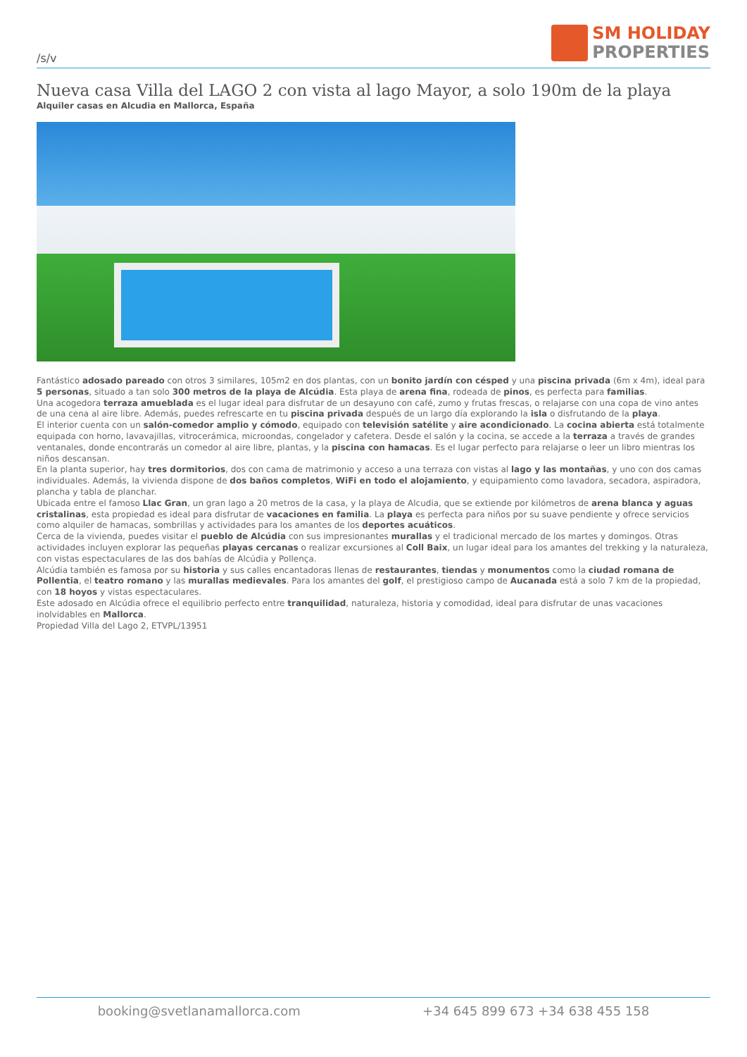/s/v
SM HOLIDAY
PROPERTIES
Nueva casa Villa del LAGO 2 con vista al lago Mayor, a solo 190m de la playa
Alquiler casas en Alcudia en Mallorca, España
Fantástico adosado pareado con otros 3 similares, 105m2 en dos plantas, con un bonito jardín con césped y una piscina privada (6m x 4m), ideal para 5 personas, situado a tan solo 300 metros de la playa de Alcúdia. Esta playa de arena fina, rodeada de pinos, es perfecta para familias.
Una acogedora terraza amueblada es el lugar ideal para disfrutar de un desayuno con café, zumo y frutas frescas, o relajarse con una copa de vino antes de una cena al aire libre. Además, puedes refrescarte en tu piscina privada después de un largo día explorando la isla o disfrutando de la playa.
El interior cuenta con un salón-comedor amplio y cómodo, equipado con televisión satélite y aire acondicionado. La cocina abierta está totalmente equipada con horno, lavavajillas, vitrocerámica, microondas, congelador y cafetera. Desde el salón y la cocina, se accede a la terraza a través de grandes ventanales, donde encontrarás un comedor al aire libre, plantas, y la piscina con hamacas. Es el lugar perfecto para relajarse o leer un libro mientras los niños descansan.
En la planta superior, hay tres dormitorios, dos con cama de matrimonio y acceso a una terraza con vistas al lago y las montañas, y uno con dos camas individuales. Además, la vivienda dispone de dos baños completos, WiFi en todo el alojamiento, y equipamiento como lavadora, secadora, aspiradora, plancha y tabla de planchar.
Ubicada entre el famoso Llac Gran, un gran lago a 20 metros de la casa, y la playa de Alcudia, que se extiende por kilómetros de arena blanca y aguas cristalinas, esta propiedad es ideal para disfrutar de vacaciones en familia. La playa es perfecta para niños por su suave pendiente y ofrece servicios como alquiler de hamacas, sombrillas y actividades para los amantes de los deportes acuáticos.
Cerca de la vivienda, puedes visitar el pueblo de Alcúdia con sus impresionantes murallas y el tradicional mercado de los martes y domingos. Otras actividades incluyen explorar las pequeñas playas cercanas o realizar excursiones al Coll Baix, un lugar ideal para los amantes del trekking y la naturaleza, con vistas espectaculares de las dos bahías de Alcúdia y Pollença.
Alcúdia también es famosa por su historia y sus calles encantadoras llenas de restaurantes, tiendas y monumentos como la ciudad romana de Pollentia, el teatro romano y las murallas medievales. Para los amantes del golf, el prestigioso campo de Aucanada está a solo 7 km de la propiedad, con 18 hoyos y vistas espectaculares.
Este adosado en Alcúdia ofrece el equilibrio perfecto entre tranquilidad, naturaleza, historia y comodidad, ideal para disfrutar de unas vacaciones inolvidables en Mallorca.
Propiedad Villa del Lago 2, ETVPL/13951
booking@svetlanamallorca.com +34 645 899 673 +34 638 455 158